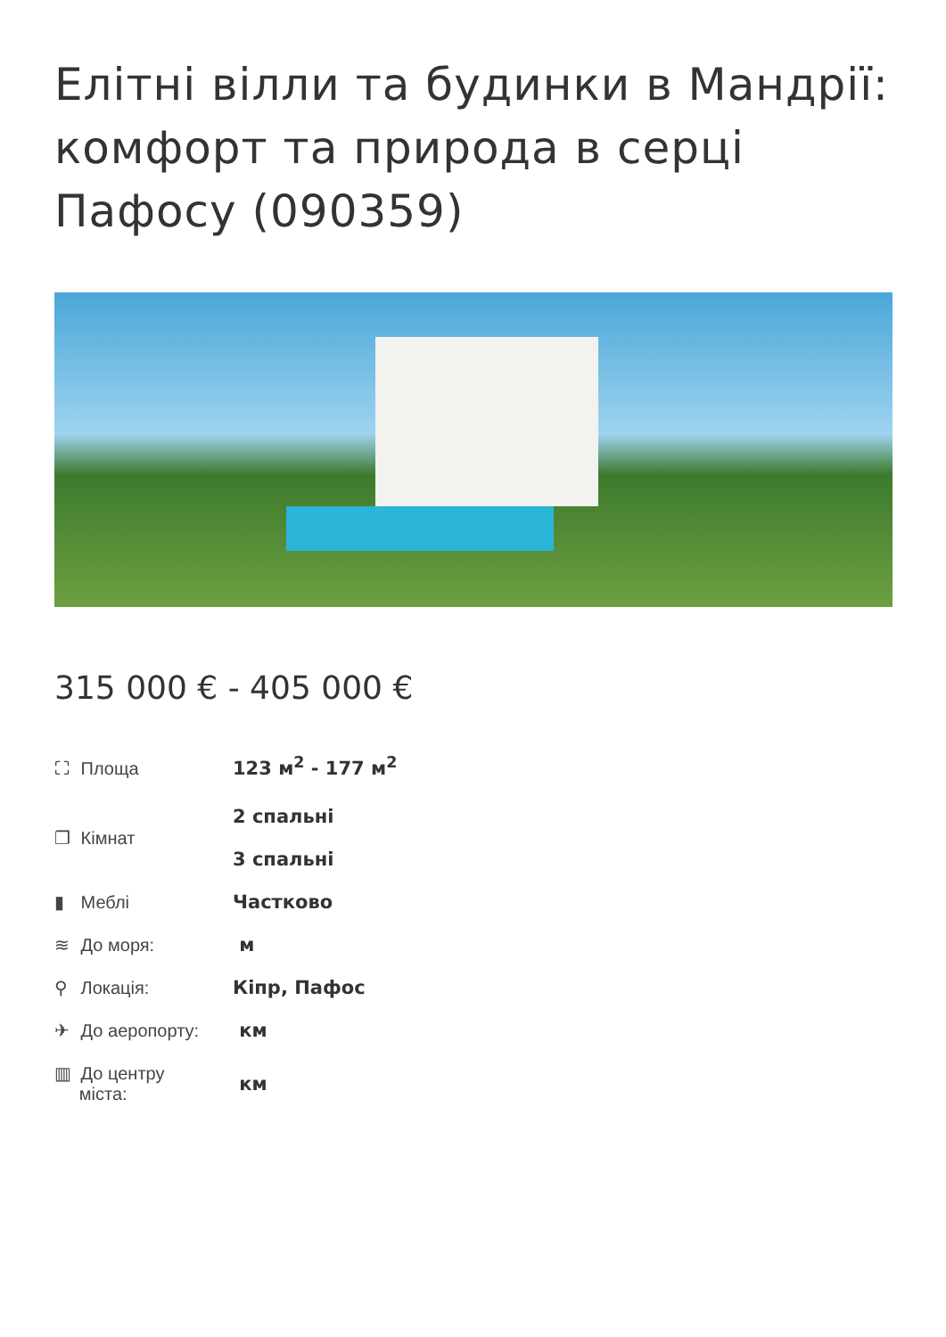Елітні вілли та будинки в Мандрії: комфорт та природа в серці Пафосу (090359)
315 000 € - 405 000 €
| ⛶ Площа | 123 м<sup>2</sup> - 177 м<sup>2</sup> |
| ❐ Кімнат | 2 спальні 3 спальні |
| ▮ Меблі | Частково |
| ≋ До моря: | м |
| ⚲ Локація: | Кіпр, Пафос |
| ✈ До аеропорту: | км |
| ▥ До центру міста: | км |